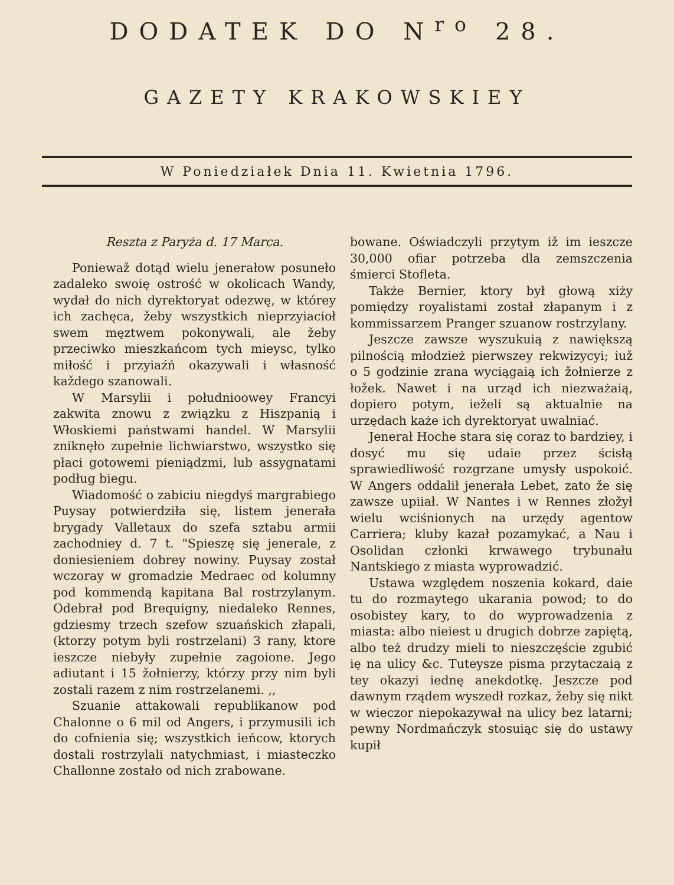DODATEK DO N<sup>ro</sup> 28.
GAZETY KRAKOWSKIEY
W Poniedziałek Dnia 11. Kwietnia 1796.
Reszta z Paryża d. 17 Marca.
Poniewaž dotąd wielu jenerałow posuneło zadaleko swoię ostrość w okolicach Wandy, wydał do nich dyrektoryat odezwę, w którey ich zachęca, žeby wszystkich nieprzyiacioł swem męztwem pokonywali, ale žeby przeciwko mieszkańcom tych mieysc, tylko miłość i przyiaźń okazywali i własność každego szanowali.
W Marsylii i południoowey Francyi zakwita znowu z związku z Hiszpanią i Włoskiemi państwami handel. W Marsylii zniknęło zupełnie lichwiarstwo, wszystko się płaci gotowemi pieniądzmi, lub assygnatami podług biegu.
Wiadomość o zabiciu niegdyś margrabiego Puysay potwierdziła się, listem jenerała brygady Valletaux do szefa sztabu armii zachodniey d. 7 t. "Spieszę się jenerale, z doniesieniem dobrey nowiny. Puysay został wczoray w gromadzie Medraec od kolumny pod kommendą kapitana Bal rostrzylanym. Odebrał pod Brequigny, niedaleko Rennes, gdziesmy trzech szefow szuańskich złapali, (ktorzy potym byli rostrzelani) 3 rany, ktore ieszcze niebyły zupełnie zagoione. Jego adiutant i 15 žołnierzy, którzy przy nim byli zostali razem z nim rostrzelanemi. ,,
Szuanie attakowali republikanow pod Chalonne o 6 mil od Angers, i przymusili ich do cofnienia się; wszystkich ieńcow, ktorych dostali rostrzylali natychmiast, i miasteczko Challonne zostało od nich zrabowane.
bowane. Oświadczyli przytym iž im ieszcze 30,000 ofiar potrzeba dla zemszczenia śmierci Stofleta.
Także Bernier, ktory był głową xiży pomiędzy royalistami został złapanym i z kommissarzem Pranger szuanow rostrzylany.
Jeszcze zawsze wyszukuią z nawiększą pilnością młodzież pierwszey rekwizycyi; iuž o 5 godzinie zrana wyciągaią ich žołnierze z łožek. Nawet i na urząd ich niezważaią, dopiero potym, ieželi są aktualnie na urzędach każe ich dyrektoryat uwalniać.
Jenerał Hoche stara się coraz to bardziey, i dosyć mu się udaie przez ścisłą sprawiedliwość rozgrzane umysły uspokoić. W Angers oddalił jenerała Lebet, zato že się zawsze upiiał. W Nantes i w Rennes złožył wielu wciśnionych na urzędy agentow Carriera; kluby kazał pozamykać, a Nau i Osolidan członki krwawego trybunału Nantskiego z miasta wyprowadzić.
Ustawa względem noszenia kokard, daie tu do rozmaytego ukarania powod; to do osobistey kary, to do wyprowadzenia z miasta: albo nieiest u drugich dobrze zapiętą, albo też drudzy mieli to nieszczęście zgubić ię na ulicy &c. Tuteysze pisma przytaczaią z tey okazyi iednę anekdotkę. Jeszcze pod dawnym rządem wyszedł rozkaz, žeby się nikt w wieczor niepokazywał na ulicy bez latarni; pewny Nordmańczyk stosuiąc się do ustawy kupił